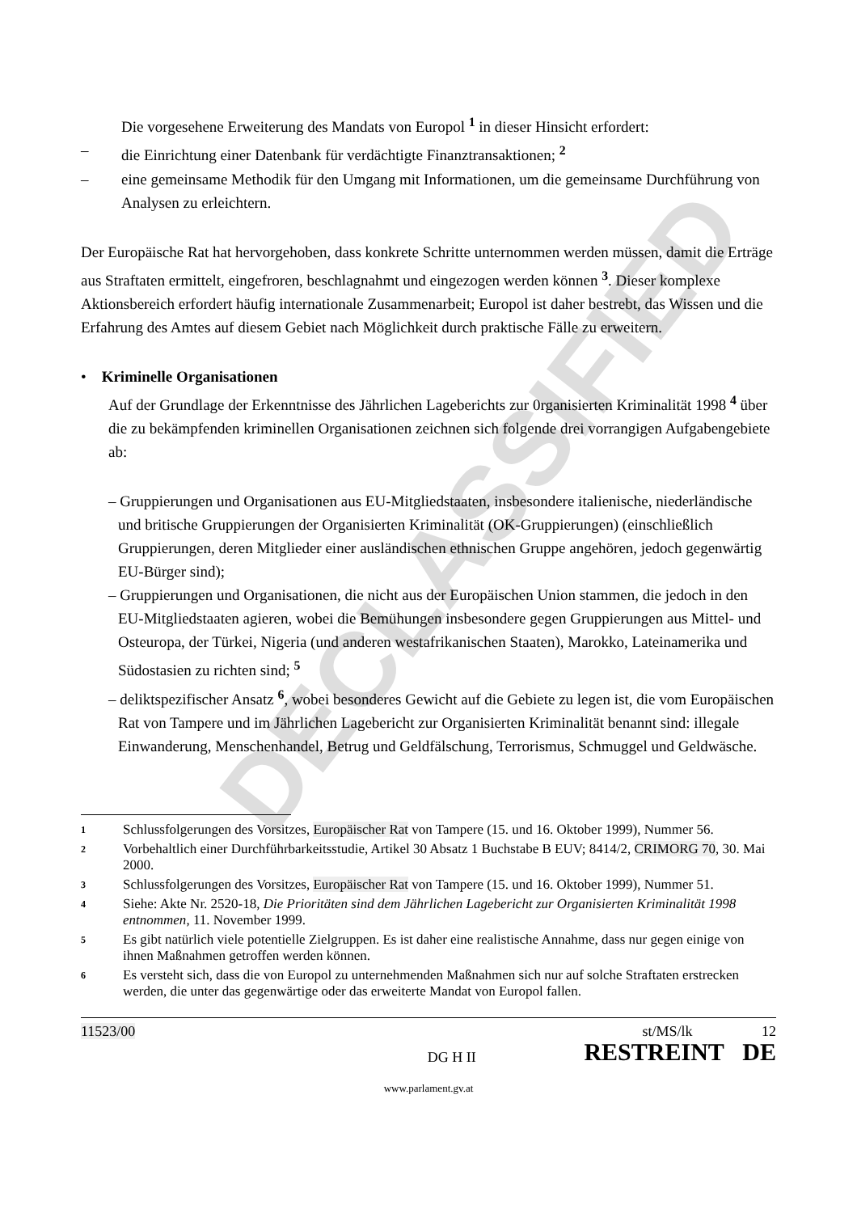DECLASSIFIED
Die vorgesehene Erweiterung des Mandats von Europol <sup>1</sup> in dieser Hinsicht erfordert:
– die Einrichtung einer Datenbank für verdächtigte Finanztransaktionen; <sup>2</sup>
– eine gemeinsame Methodik für den Umgang mit Informationen, um die gemeinsame Durchführung von Analysen zu erleichtern.
Der Europäische Rat hat hervorgehoben, dass konkrete Schritte unternommen werden müssen, damit die Erträge aus Straftaten ermittelt, eingefroren, beschlagnahmt und eingezogen werden können <sup>3</sup>. Dieser komplexe Aktionsbereich erfordert häufig internationale Zusammenarbeit; Europol ist daher bestrebt, das Wissen und die Erfahrung des Amtes auf diesem Gebiet nach Möglichkeit durch praktische Fälle zu erweitern.
• Kriminelle Organisationen
Auf der Grundlage der Erkenntnisse des Jährlichen Lageberichts zur 0rganisierten Kriminalität 1998 <sup>4</sup> über die zu bekämpfenden kriminellen Organisationen zeichnen sich folgende drei vorrangigen Aufgabengebiete ab:
– Gruppierungen und Organisationen aus EU-Mitgliedstaaten, insbesondere italienische, niederländische und britische Gruppierungen der Organisierten Kriminalität (OK-Gruppierungen) (einschließlich Gruppierungen, deren Mitglieder einer ausländischen ethnischen Gruppe angehören, jedoch gegenwärtig EU-Bürger sind);
– Gruppierungen und Organisationen, die nicht aus der Europäischen Union stammen, die jedoch in den EU-Mitgliedstaaten agieren, wobei die Bemühungen insbesondere gegen Gruppierungen aus Mittel- und Osteuropa, der Türkei, Nigeria (und anderen westafrikanischen Staaten), Marokko, Lateinamerika und Südostasien zu richten sind; <sup>5</sup>
– deliktspezifischer Ansatz <sup>6</sup>, wobei besonderes Gewicht auf die Gebiete zu legen ist, die vom Europäischen Rat von Tampere und im Jährlichen Lagebericht zur Organisierten Kriminalität benannt sind: illegale Einwanderung, Menschenhandel, Betrug und Geldfälschung, Terrorismus, Schmuggel und Geldwäsche.
1 Schlussfolgerungen des Vorsitzes, Europäischer Rat von Tampere (15. und 16. Oktober 1999), Nummer 56.
2 Vorbehaltlich einer Durchführbarkeitsstudie, Artikel 30 Absatz 1 Buchstabe B EUV; 8414/2, CRIMORG 70, 30. Mai 2000.
3 Schlussfolgerungen des Vorsitzes, Europäischer Rat von Tampere (15. und 16. Oktober 1999), Nummer 51.
4 Siehe: Akte Nr. 2520-18, Die Prioritäten sind dem Jährlichen Lagebericht zur Organisierten Kriminalität 1998 entnommen, 11. November 1999.
5 Es gibt natürlich viele potentielle Zielgruppen. Es ist daher eine realistische Annahme, dass nur gegen einige von ihnen Maßnahmen getroffen werden können.
6 Es versteht sich, dass die von Europol zu unternehmenden Maßnahmen sich nur auf solche Straftaten erstrecken werden, die unter das gegenwärtige oder das erweiterte Mandat von Europol fallen.
11523/00 DG H II st/MS/lk 12
RESTREINT DE
www.parlament.gv.at